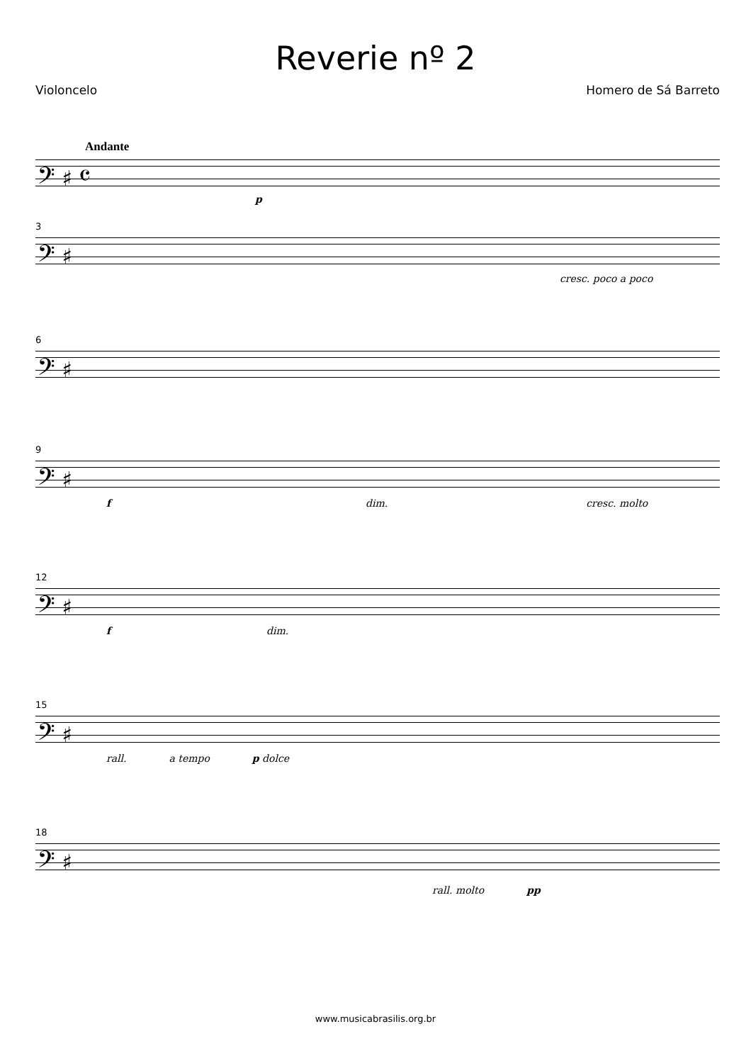Reverie nº 2
Violoncelo Homero de Sá Barreto
Andante
𝄢 ♯ 𝄴
p
3
𝄢 ♯
cresc. poco a poco
6
𝄢 ♯
9
𝄢 ♯
f dim. cresc. molto
12
𝄢 ♯
f dim.
15
𝄢 ♯
rall. a tempo p dolce
18
𝄢 ♯
rall. molto pp
www.musicabrasilis.org.br